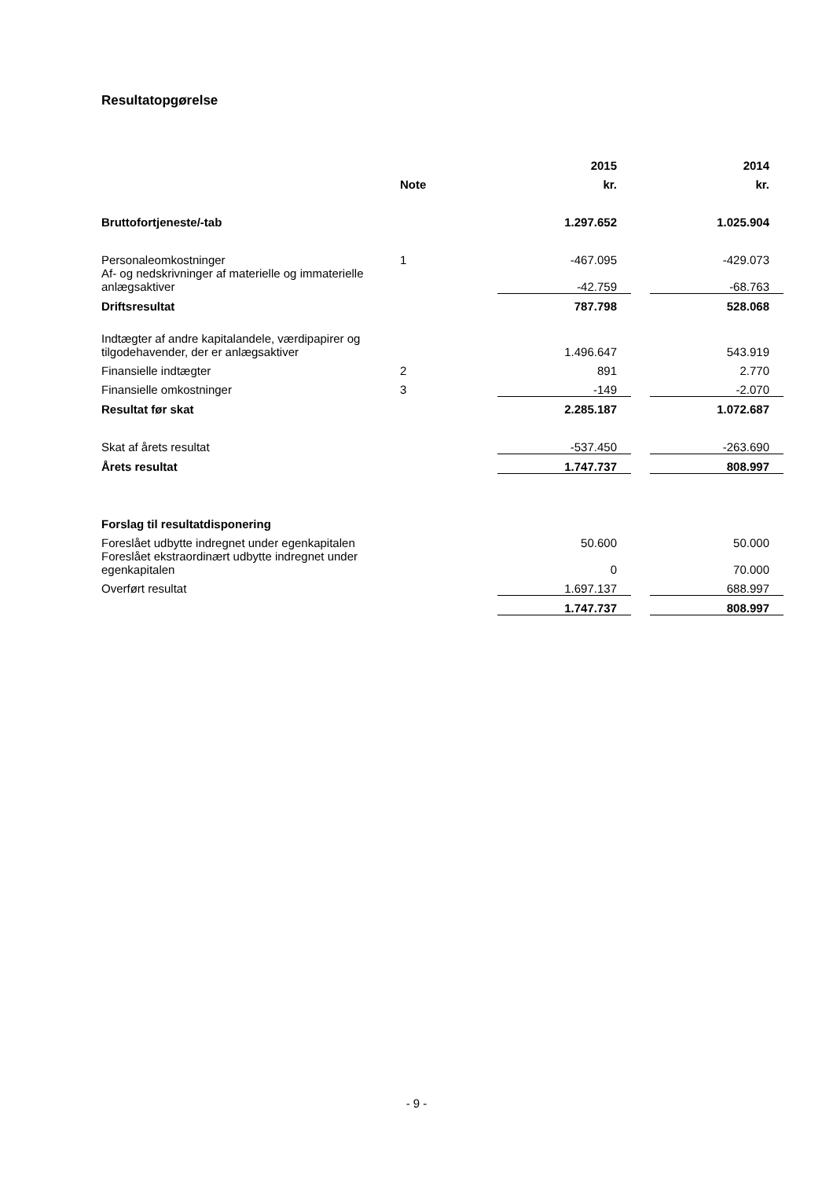Resultatopgørelse
| | | 2015 | | 2014 |
| --- | --- | --- | --- | --- |
| | Note | kr. | | kr. |
| Bruttofortjeneste/-tab | | 1.297.652 | | 1.025.904 |
| Personaleomkostninger | 1 | -467.095 | | -429.073 |
| Af- og nedskrivninger af materielle og immaterielle anlægsaktiver | | -42.759 | | -68.763 |
| Driftsresultat | | 787.798 | | 528.068 |
| Indtægter af andre kapitalandele, værdipapirer og tilgodehavender, der er anlægsaktiver | | 1.496.647 | | 543.919 |
| Finansielle indtægter | 2 | 891 | | 2.770 |
| Finansielle omkostninger | 3 | -149 | | -2.070 |
| Resultat før skat | | 2.285.187 | | 1.072.687 |
| Skat af årets resultat | | -537.450 | | -263.690 |
| Årets resultat | | 1.747.737 | | 808.997 |
| Forslag til resultatdisponering | | | | |
| Foreslået udbytte indregnet under egenkapitalen | | 50.600 | | 50.000 |
| Foreslået ekstraordinært udbytte indregnet under egenkapitalen | | 0 | | 70.000 |
| Overført resultat | | 1.697.137 | | 688.997 |
| | | 1.747.737 | | 808.997 |
- 9 -